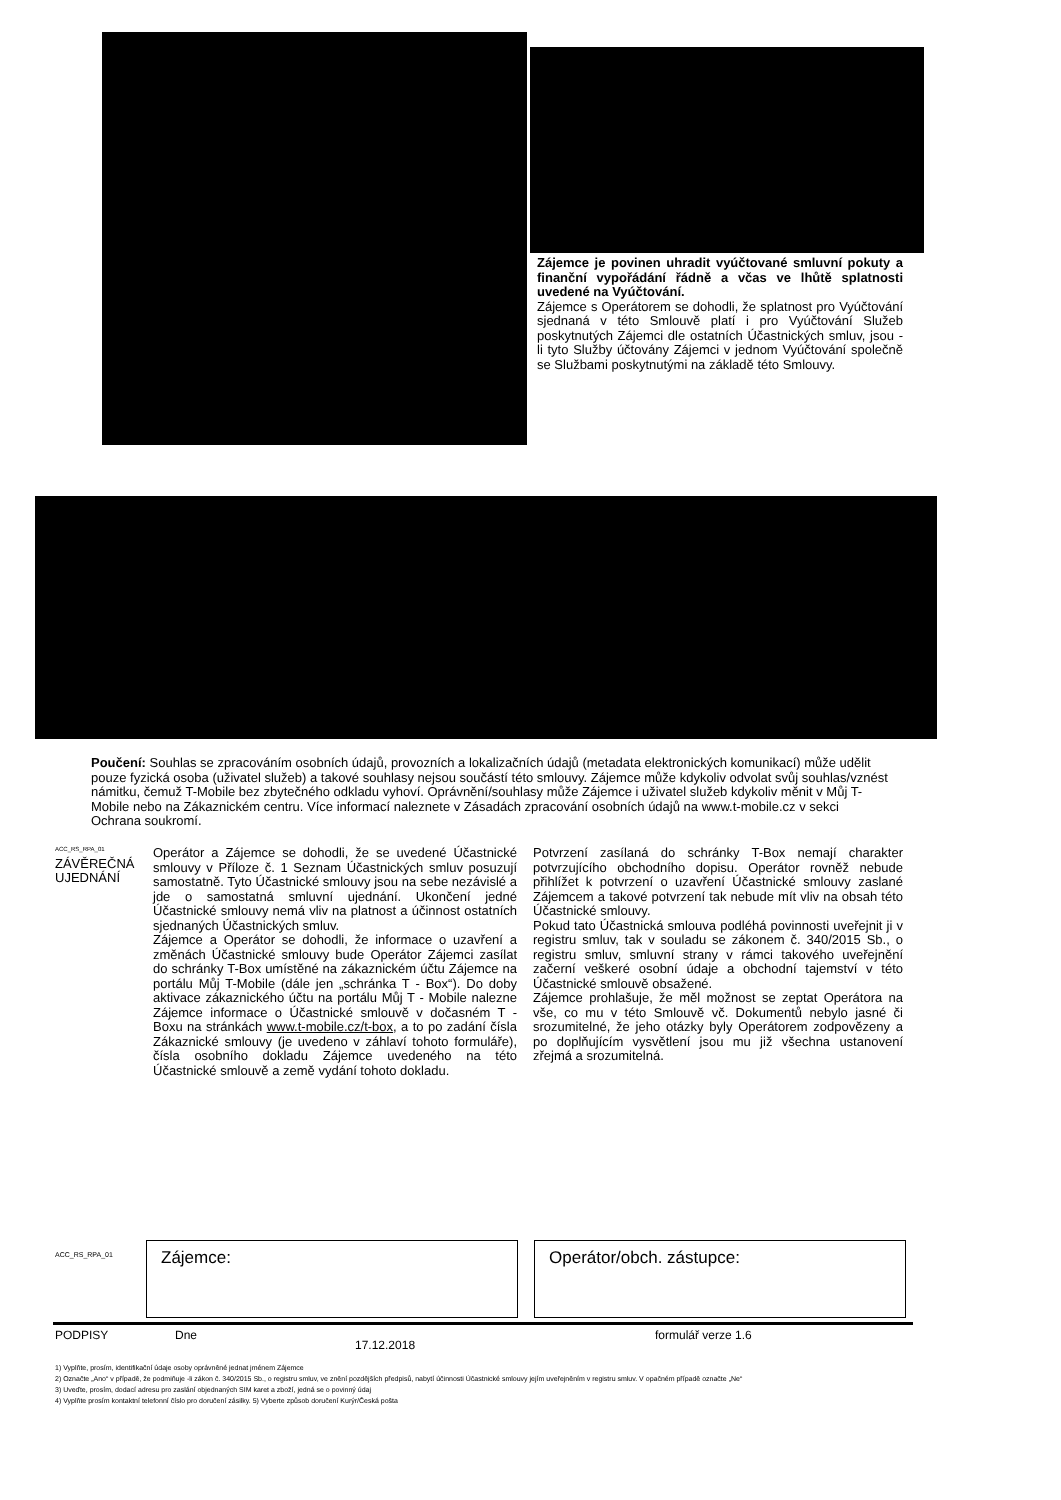Zájemce je povinen uhradit vyúčtované smluvní pokuty a finanční vypořádání řádně a včas ve lhůtě splatnosti uvedené na Vyúčtování.
Zájemce s Operátorem se dohodli, že splatnost pro Vyúčtování sjednaná v této Smlouvě platí i pro Vyúčtování Služeb poskytnutých Zájemci dle ostatních Účastnických smluv, jsou - li tyto Služby účtovány Zájemci v jednom Vyúčtování společně se Službami poskytnutými na základě této Smlouvy.
Poučení: Souhlas se zpracováním osobních údajů, provozních a lokalizačních údajů (metadata elektronických komunikací) může udělit pouze fyzická osoba (uživatel služeb) a takové souhlasy nejsou součástí této smlouvy. Zájemce může kdykoliv odvolat svůj souhlas/vznést námitku, čemuž T-Mobile bez zbytečného odkladu vyhoví. Oprávnění/souhlasy může Zájemce i uživatel služeb kdykoliv měnit v Můj T-Mobile nebo na Zákaznickém centru. Více informací naleznete v Zásadách zpracování osobních údajů na www.t-mobile.cz v sekci Ochrana soukromí.
ACC_RS_RPA_01
ZÁVĚREČNÁ UJEDNÁNÍ
Operátor a Zájemce se dohodli, že se uvedené Účastnické smlouvy v Příloze č. 1 Seznam Účastnických smluv posuzují samostatně. Tyto Účastnické smlouvy jsou na sebe nezávislé a jde o samostatná smluvní ujednání. Ukončení jedné Účastnické smlouvy nemá vliv na platnost a účinnost ostatních sjednaných Účastnických smluv.
Zájemce a Operátor se dohodli, že informace o uzavření a změnách Účastnické smlouvy bude Operátor Zájemci zasílat do schránky T-Box umístěné na zákaznickém účtu Zájemce na portálu Můj T-Mobile (dále jen „schránka T - Box“). Do doby aktivace zákaznického účtu na portálu Můj T - Mobile nalezne Zájemce informace o Účastnické smlouvě v dočasném T - Boxu na stránkách www.t-mobile.cz/t-box, a to po zadání čísla Zákaznické smlouvy (je uvedeno v záhlaví tohoto formuláře), čísla osobního dokladu Zájemce uvedeného na této Účastnické smlouvě a země vydání tohoto dokladu.
Potvrzení zasílaná do schránky T-Box nemají charakter potvrzujícího obchodního dopisu. Operátor rovněž nebude přihlížet k potvrzení o uzavření Účastnické smlouvy zaslané Zájemcem a takové potvrzení tak nebude mít vliv na obsah této Účastnické smlouvy.
Pokud tato Účastnická smlouva podléhá povinnosti uveřejnit ji v registru smluv, tak v souladu se zákonem č. 340/2015 Sb., o registru smluv, smluvní strany v rámci takového uveřejnění začerní veškeré osobní údaje a obchodní tajemství v této Účastnické smlouvě obsažené.
Zájemce prohlašuje, že měl možnost se zeptat Operátora na vše, co mu v této Smlouvě vč. Dokumentů nebylo jasné či srozumitelné, že jeho otázky byly Operátorem zodpovězeny a po doplňujícím vysvětlení jsou mu již všechna ustanovení zřejmá a srozumitelná.
ACC_RS_RPA_01 Zájemce: Operátor/obch. zástupce:
PODPISY Dne 17.12.2018 formulář verze 1.6
1) Vyplňte, prosím, identifikační údaje osoby oprávněné jednat jménem Zájemce
2) Označte „Ano“ v případě, že podmiňuje -li zákon č. 340/2015 Sb., o registru smluv, ve znění pozdějších předpisů, nabytí účinnosti Účastnické smlouvy jejím uveřejněním v registru smluv. V opačném případě označte „Ne“
3) Uveďte, prosím, dodací adresu pro zaslání objednaných SIM karet a zboží, jedná se o povinný údaj
4) Vyplňte prosím kontaktní telefonní číslo pro doručení zásilky. 5) Vyberte způsob doručení Kurýr/Česká pošta